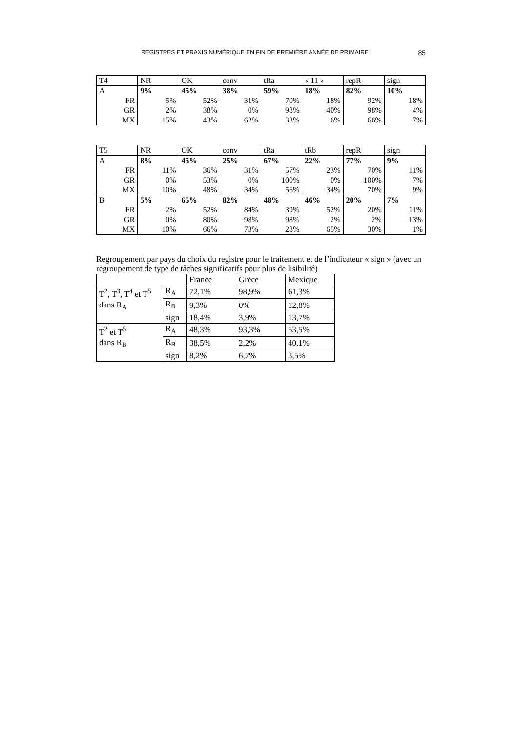REGISTRES ET PRAXIS NUMÉRIQUE EN FIN DE PREMIÈRE ANNÉE DE PRIMAIRE 85
| T4 | NR | OK | conv | tRa | « 11 » | repR | sign |
| A | 9% | 45% | 38% | 59% | 18% | 82% | 10% |
| FR | 5% | 52% | 31% | 70% | 18% | 92% | 18% |
| GR | 2% | 38% | 0% | 98% | 40% | 98% | 4% |
| MX | 15% | 43% | 62% | 33% | 6% | 66% | 7% |
| T5 | NR | OK | conv | tRa | tRb | repR | sign |
| A | 8% | 45% | 25% | 67% | 22% | 77% | 9% |
| FR | 11% | 36% | 31% | 57% | 23% | 70% | 11% |
| GR | 0% | 53% | 0% | 100% | 0% | 100% | 7% |
| MX | 10% | 48% | 34% | 56% | 34% | 70% | 9% |
| B | 5% | 65% | 82% | 48% | 46% | 20% | 7% |
| FR | 2% | 52% | 84% | 39% | 52% | 20% | 11% |
| GR | 0% | 80% | 98% | 98% | 2% | 2% | 13% |
| MX | 10% | 66% | 73% | 28% | 65% | 30% | 1% |
Regroupement par pays du choix du registre pour le traitement et de l’indicateur « sign » (avec un regroupement de type de tâches significatifs pour plus de lisibilité)
| | | France | Grèce | Mexique |
| T<sup>2</sup>, T<sup>3</sup>, T<sup>4</sup> et T<sup>5</sup> dans R<sub>A</sub> | R<sub>A</sub> | 72,1% | 98,9% | 61,3% |
| | R<sub>B</sub> | 9,3% | 0% | 12,8% |
| | sign | 18,4% | 3,9% | 13,7% |
| T<sup>2</sup> et T<sup>5</sup> dans R<sub>B</sub> | R<sub>A</sub> | 48,3% | 93,3% | 53,5% |
| | R<sub>B</sub> | 38,5% | 2,2% | 40,1% |
| | sign | 8,2% | 6,7% | 3,5% |